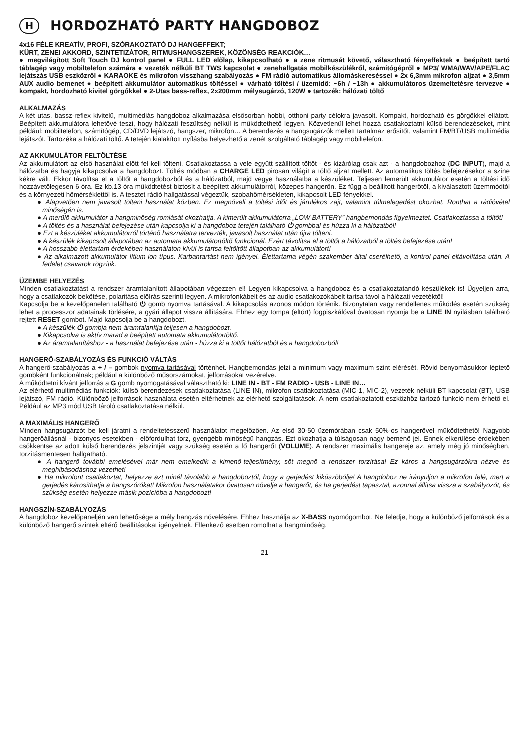H HORDOZHATÓ PARTY HANGDOBOZ
4x16 FÉLE KREATÍV, PROFI, SZÓRAKOZTATÓ DJ HANGEFFEKT;
KÜRT, ZENEI AKKORD, SZINTETIZÁTOR, RITMUSHANGSZEREK, KÖZÖNSÉG REAKCIÓK…
● megvilágított Soft Touch DJ kontrol panel ● FULL LED előlap, kikapcsolható ● a zene ritmusát követő, választható fényeffektek ● beépített tartó táblagép vagy mobiltelefon számára ● vezeték nélküli BT TWS kapcsolat ● zenehallgatás mobilkészülékről, számítógépről ● MP3/ WMA/WAV/APE/FLAC lejátszás USB eszközről ● KARAOKE és mikrofon visszhang szabályozás ● FM rádió automatikus állomáskereséssel ● 2x 6,3mm mikrofon aljzat ● 3,5mm AUX audio bemenet ● beépített akkumulátor automatikus töltéssel ● várható töltési / üzemidő: ~6h / ~13h ● akkumulátoros üzemeltetésre tervezve ● kompakt, hordozható kivitel görgőkkel ● 2-Utas bass-reflex, 2x200mm mélysugárzó, 120W ● tartozék: hálózati töltő
ALKALMAZÁS
A két utas, bassz-reflex kivitelű, multimédiás hangdoboz alkalmazása elsősorban hobbi, otthoni party célokra javasolt. Kompakt, hordozható és görgőkkel ellátott. Beépített akkumulátora lehetővé teszi, hogy hálózati feszültség nélkül is működtethető legyen. Közvetlenül lehet hozzá csatlakoztatni külső berendezéseket, mint például: mobiltelefon, számítógép, CD/DVD lejátszó, hangszer, mikrofon… A berendezés a hangsugárzók mellett tartalmaz erősítőt, valamint FM/BT/USB multimédia lejátszót. Tartozéka a hálózati töltő. A tetején kialakított nyílásba helyezhető a zenét szolgáltató táblagép vagy mobiltelefon.
AZ AKKUMULÁTOR FELTÖLTÉSE
Az akkumulátort az első használat előtt fel kell tölteni. Csatlakoztassa a vele együtt szállított töltőt - és kizárólag csak azt - a hangdobozhoz (DC INPUT), majd a hálózatba és hagyja kikapcsolva a hangdobozt. Töltés módban a CHARGE LED pirosan világít a töltő aljzat mellett. Az automatikus töltés befejezésekor a színe kékre vált. Ekkor távolítsa el a töltőt a hangdobozból és a hálózatból, majd vegye használatba a készüléket. Teljesen lemerült akkumulátor esetén a töltési idő hozzávetőlegesen 6 óra. Ez kb.13 óra működtetést biztosít a beépített akkumulátorról, közepes hangerőn. Ez függ a beállított hangerőtől, a kiválasztott üzemmódtól és a környezeti hőmérséklettől is. A tesztet rádió hallgatással végeztük, szobahőmérsékleten, kikapcsolt LED fényekkel.
● Alapvetően nem javasolt tölteni használat közben. Ez megnöveli a töltési időt és járulékos zajt, valamint túlmelegedést okozhat. Ronthat a rádióvétel minőségén is.
● A merülő akkumulátor a hangminőség romlását okozhatja. A kimerült akkumulátorra „LOW BATTERY” hangbemondás figyelmeztet. Csatlakoztassa a töltőt!
● A töltés és a használat befejezése után kapcsolja ki a hangdoboz tetején található ⏻ gombbal és húzza ki a hálózatból!
● Ezt a készüléket akkumulátorról történő használatra tervezték, javasolt használat után újra tölteni.
● A készülék kikapcsolt állapotában az automata akkumulátortöltő funkcionál. Ezért távolítsa el a töltőt a hálózatból a töltés befejezése után!
● A hosszabb élettartam érdekében használaton kívül is tartsa feltöltött állapotban az akkumulátort!
● Az alkalmazott akkumulátor lítium-ion típus. Karbantartást nem igényel. Élettartama végén szakember által cserélhető, a kontrol panel eltávolítása után. A fedelet csavarok rögzítik.
ÜZEMBE HELYEZÉS
Minden csatlakoztatást a rendszer áramtalanított állapotában végezzen el! Legyen kikapcsolva a hangdoboz és a csatlakoztatandó készülékek is! Ügyeljen arra, hogy a csatlakozók bekötése, polaritása előírás szerinti legyen. A mikrofonkábelt és az audio csatlakozókábelt tartsa távol a hálózati vezetéktől!
Kapcsolja be a kezelőpanelen található ⏻ gomb nyomva tartásával. A kikapcsolás azonos módon történik. Bizonytalan vagy rendellenes működés esetén szükség lehet a processzor adatainak törlésére, a gyári állapot vissza állítására. Ehhez egy tompa (eltört) fogpiszkálóval óvatosan nyomja be a LINE IN nyílásban található rejtett RESET gombot. Majd kapcsolja be a hangdobozt.
● A készülék ⏻ gombja nem áramtalanítja teljesen a hangdobozt.
● Kikapcsolva is aktív marad a beépített automata akkumulátortöltő.
● Az áramtalanításhoz - a használat befejezése után - húzza ki a töltőt hálózatból és a hangdobozból!
HANGERŐ-SZABÁLYOZÁS ÉS FUNKCIÓ VÁLTÁS
A hangerő-szabályozás a + / – gombok nyomva tartásával történhet. Hangbemondás jelzi a minimum vagy maximum szint elérését. Rövid benyomásukkor léptető gombként funkcionálnak; például a különböző műsorszámokat, jelforrásokat vezérelve.
A működtetni kívánt jelforrás a G gomb nyomogatásával választható ki: LINE IN - BT - FM RADIO - USB - LINE IN…
Az elérhető multimédiás funkciók: külső berendezések csatlakoztatása (LINE IN), mikrofon csatlakoztatása (MIC-1, MIC-2), vezeték nélküli BT kapcsolat (BT), USB lejátszó, FM rádió. Különböző jelforrások használata esetén eltérhetnek az elérhető szolgáltatások. A nem csatlakoztatott eszközhöz tartozó funkció nem érhető el. Például az MP3 mód USB tároló csatlakoztatása nélkül.
A MAXIMÁLIS HANGERŐ
Minden hangsugárzót be kell járatni a rendeltetésszerű használatot megelőzően. Az első 30-50 üzemórában csak 50%-os hangerővel működtethető! Nagyobb hangerőállásnál - bizonyos esetekben - előfordulhat torz, gyengébb minőségű hangzás. Ezt okozhatja a túlságosan nagy bemenő jel. Ennek elkerülése érdekében csökkentse az adott külső berendezés jelszintjét vagy szükség esetén a fő hangerőt (VOLUME). A rendszer maximális hangereje az, amely még jó minőségben, torzításmentesen hallgatható.
● A hangerő további emelésével már nem emelkedik a kimenő-teljesítmény, sőt megnő a rendszer torzítása! Ez káros a hangsugárzókra nézve és meghibásodáshoz vezethet!
● Ha mikrofont csatlakoztat, helyezze azt minél távolabb a hangdoboztól, hogy a gerjedést kiküszöbölje! A hangdoboz ne irányuljon a mikrofon felé, mert a gerjedés károsíthatja a hangszórókat! Mikrofon használatakor óvatosan növelje a hangerőt, és ha gerjedést tapasztal, azonnal állítsa vissza a szabályozót, és szükség esetén helyezze másik pozícióba a hangdobozt!
HANGSZÍN-SZABÁLYOZÁS
A hangdoboz kezelőpaneljén van lehetősége a mély hangzás növelésére. Ehhez használja az X-BASS nyomógombot. Ne feledje, hogy a különböző jelforrások és a különböző hangerő szintek eltérő beállításokat igényelnek. Ellenkező esetben romolhat a hangminőség.
21